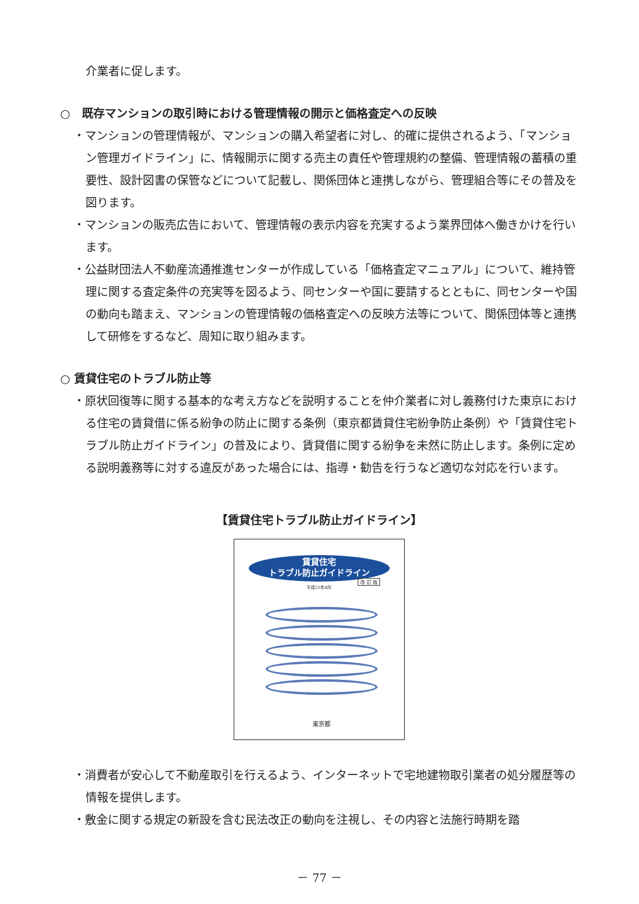介業者に促します。
○　既存マンションの取引時における管理情報の開示と価格査定への反映
・マンションの管理情報が、マンションの購入希望者に対し、的確に提供されるよう、「マンション管理ガイドライン」に、情報開示に関する売主の責任や管理規約の整備、管理情報の蓄積の重要性、設計図書の保管などについて記載し、関係団体と連携しながら、管理組合等にその普及を図ります。
・マンションの販売広告において、管理情報の表示内容を充実するよう業界団体へ働きかけを行います。
・公益財団法人不動産流通推進センターが作成している「価格査定マニュアル」について、維持管理に関する査定条件の充実等を図るよう、同センターや国に要請するとともに、同センターや国の動向も踏まえ、マンションの管理情報の価格査定への反映方法等について、関係団体等と連携して研修をするなど、周知に取り組みます。
○ 賃貸住宅のトラブル防止等
・原状回復等に関する基本的な考え方などを説明することを仲介業者に対し義務付けた東京における住宅の賃貸借に係る紛争の防止に関する条例（東京都賃貸住宅紛争防止条例）や「賃貸住宅トラブル防止ガイドライン」の普及により、賃貸借に関する紛争を未然に防止します。条例に定める説明義務等に対する違反があった場合には、指導・勧告を行うなど適切な対応を行います。
【賃貸住宅トラブル防止ガイドライン】
賃貸住宅
トラブル防止ガイドライン
改 訂 版
平成25年4月
東京都
・消費者が安心して不動産取引を行えるよう、インターネットで宅地建物取引業者の処分履歴等の情報を提供します。
・敷金に関する規定の新設を含む民法改正の動向を注視し、その内容と法施行時期を踏
－ 77 －